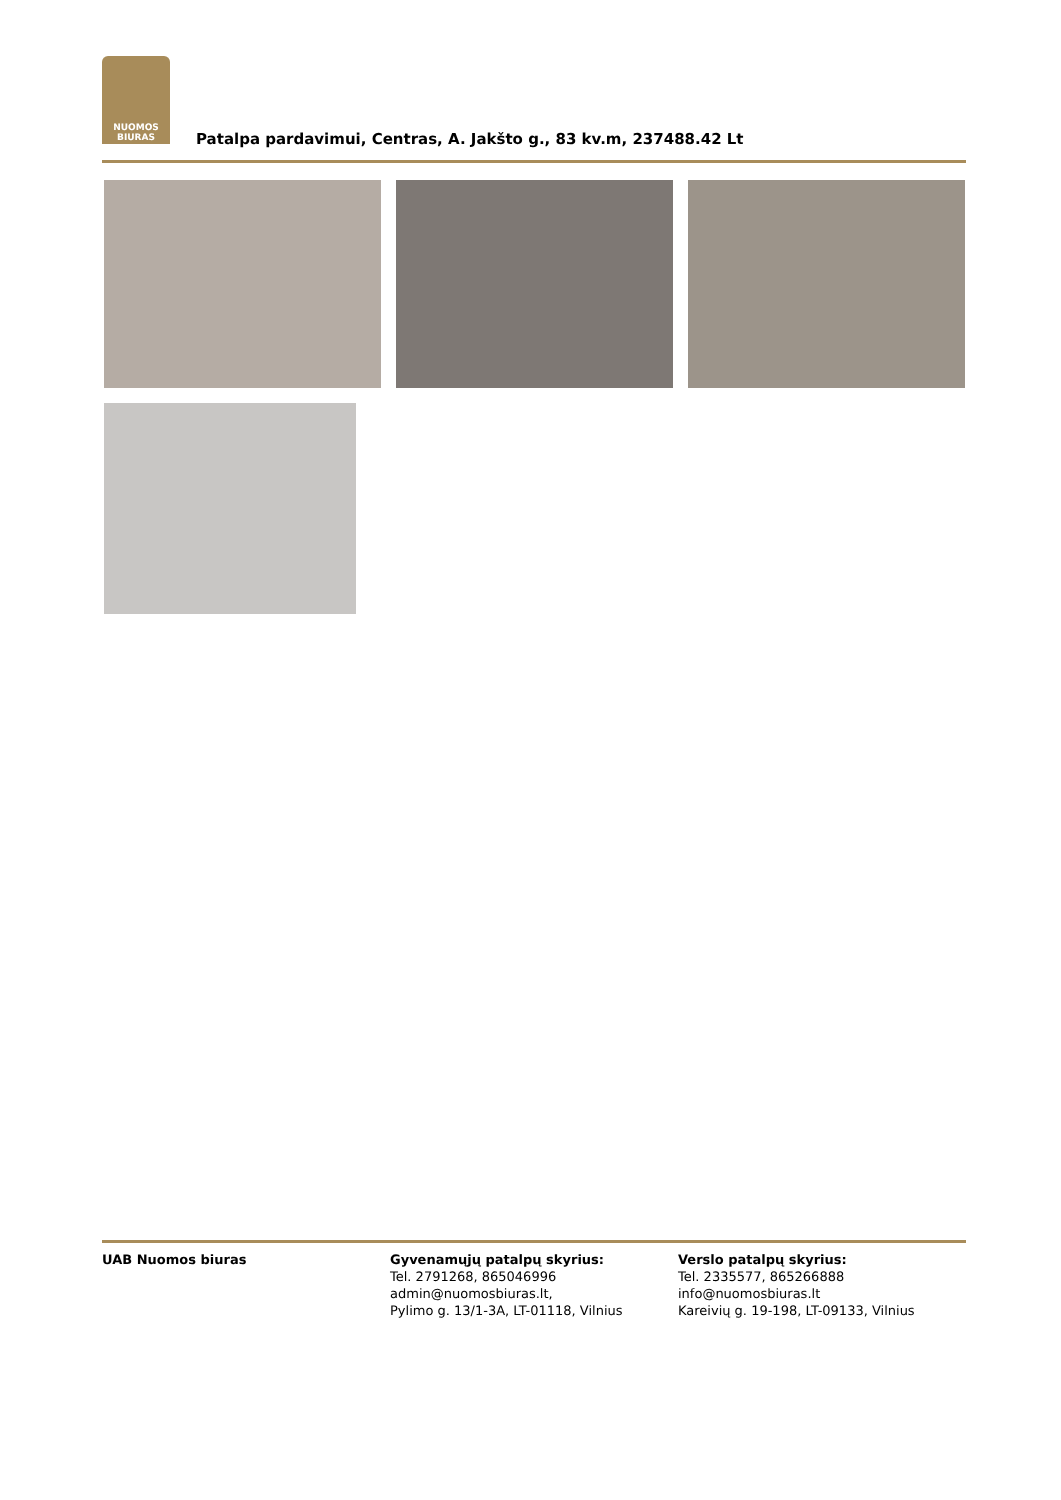NUOMOS
BIURAS
Patalpa pardavimui, Centras, A. Jakšto g., 83 kv.m, 237488.42 Lt
UAB Nuomos biuras Gyvenamųjų patalpų skyrius:
Tel. 2791268, 865046996
admin@nuomosbiuras.lt,
Pylimo g. 13/1-3A, LT-01118, Vilnius
Verslo patalpų skyrius:
Tel. 2335577, 865266888
info@nuomosbiuras.lt
Kareivių g. 19-198, LT-09133, Vilnius